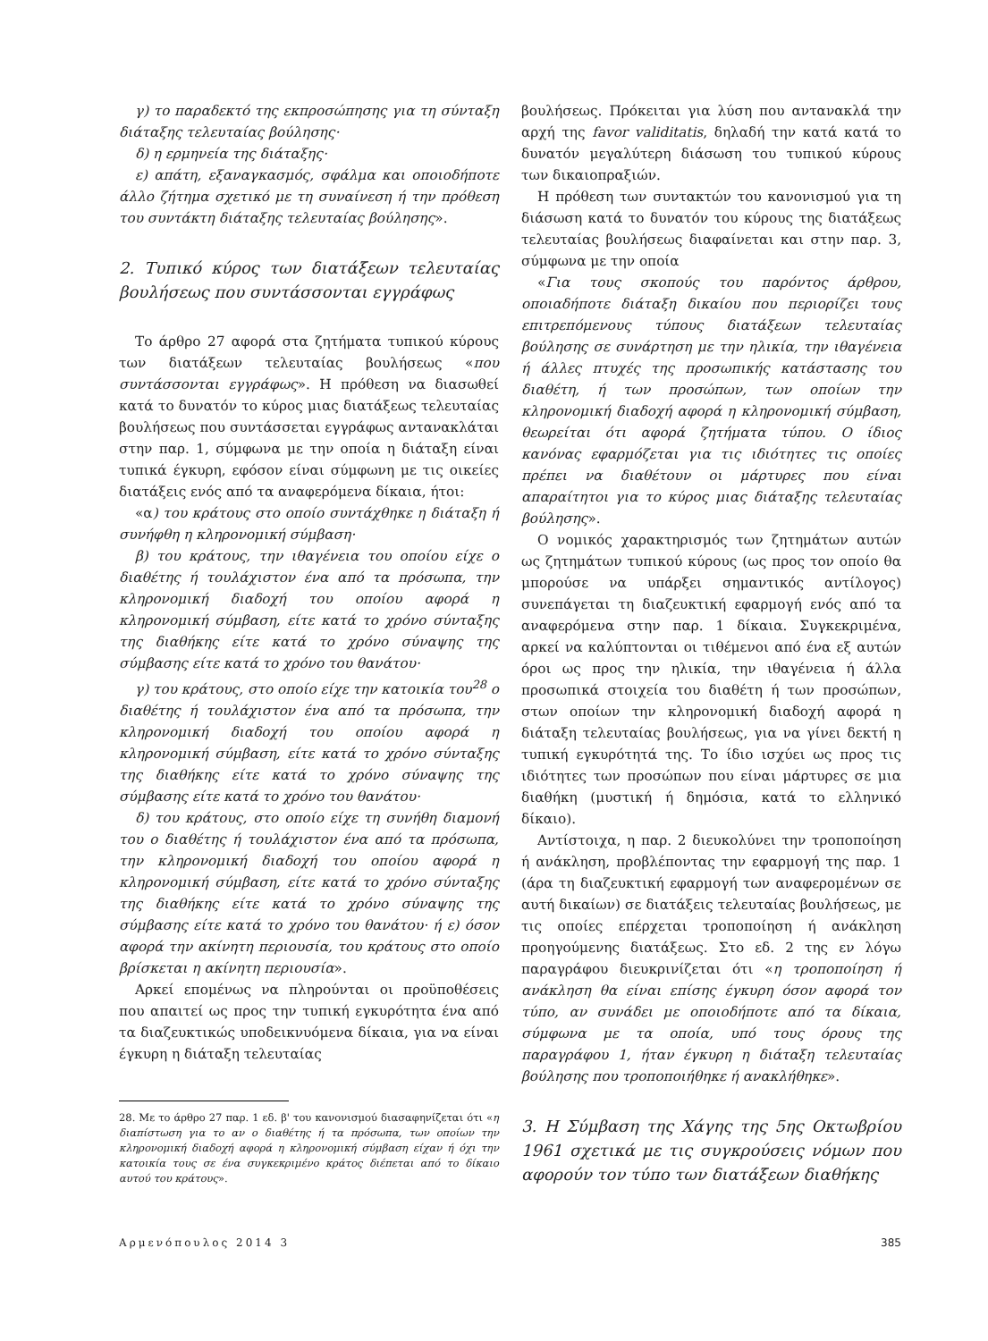γ) το παραδεκτό της εκπροσώπησης για τη σύνταξη διάταξης τελευταίας βούλησης·
δ) η ερμηνεία της διάταξης·
ε) απάτη, εξαναγκασμός, σφάλμα και οποιοδήποτε άλλο ζήτημα σχετικό με τη συναίνεση ή την πρόθεση του συντάκτη διάταξης τελευταίας βούλησης».
2. Τυπικό κύρος των διατάξεων τελευταίας βουλήσεως που συντάσσονται εγγράφως
Το άρθρο 27 αφορά στα ζητήματα τυπικού κύρους των διατάξεων τελευταίας βουλήσεως «που συντάσσονται εγγράφως». Η πρόθεση να διασωθεί κατά το δυνατόν το κύρος μιας διατάξεως τελευταίας βουλήσεως που συντάσσεται εγγράφως αντανακλάται στην παρ. 1, σύμφωνα με την οποία η διάταξη είναι τυπικά έγκυρη, εφόσον είναι σύμφωνη με τις οικείες διατάξεις ενός από τα αναφερόμενα δίκαια, ήτοι:
«α) του κράτους στο οποίο συντάχθηκε η διάταξη ή συνήφθη η κληρονομική σύμβαση·
β) του κράτους, την ιθαγένεια του οποίου είχε ο διαθέτης ή τουλάχιστον ένα από τα πρόσωπα, την κληρονομική διαδοχή του οποίου αφορά η κληρονομική σύμβαση, είτε κατά το χρόνο σύνταξης της διαθήκης είτε κατά το χρόνο σύναψης της σύμβασης είτε κατά το χρόνο του θανάτου·
γ) του κράτους, στο οποίο είχε την κατοικία του<sup>28</sup> ο διαθέτης ή τουλάχιστον ένα από τα πρόσωπα, την κληρονομική διαδοχή του οποίου αφορά η κληρονομική σύμβαση, είτε κατά το χρόνο σύνταξης της διαθήκης είτε κατά το χρόνο σύναψης της σύμβασης είτε κατά το χρόνο του θανάτου·
δ) του κράτους, στο οποίο είχε τη συνήθη διαμονή του ο διαθέτης ή τουλάχιστον ένα από τα πρόσωπα, την κληρονομική διαδοχή του οποίου αφορά η κληρονομική σύμβαση, είτε κατά το χρόνο σύνταξης της διαθήκης είτε κατά το χρόνο σύναψης της σύμβασης είτε κατά το χρόνο του θανάτου· ή ε) όσον αφορά την ακίνητη περιουσία, του κράτους στο οποίο βρίσκεται η ακίνητη περιουσία».
Αρκεί επομένως να πληρούνται οι προϋποθέσεις που απαιτεί ως προς την τυπική εγκυρότητα ένα από τα διαζευκτικώς υποδεικνυόμενα δίκαια, για να είναι έγκυρη η διάταξη τελευταίας
28. Με το άρθρο 27 παρ. 1 εδ. β' του κανονισμού διασαφηνίζεται ότι «η διαπίστωση για το αν ο διαθέτης ή τα πρόσωπα, των οποίων την κληρονομική διαδοχή αφορά η κληρονομική σύμβαση είχαν ή όχι την κατοικία τους σε ένα συγκεκριμένο κράτος διέπεται από το δίκαιο αυτού του κράτους».
βουλήσεως. Πρόκειται για λύση που αντανακλά την αρχή της favor validitatis, δηλαδή την κατά κατά το δυνατόν μεγαλύτερη διάσωση του τυπικού κύρους των δικαιοπραξιών.
Η πρόθεση των συντακτών του κανονισμού για τη διάσωση κατά το δυνατόν του κύρους της διατάξεως τελευταίας βουλήσεως διαφαίνεται και στην παρ. 3, σύμφωνα με την οποία
«Για τους σκοπούς του παρόντος άρθρου, οποιαδήποτε διάταξη δικαίου που περιορίζει τους επιτρεπόμενους τύπους διατάξεων τελευταίας βούλησης σε συνάρτηση με την ηλικία, την ιθαγένεια ή άλλες πτυχές της προσωπικής κατάστασης του διαθέτη, ή των προσώπων, των οποίων την κληρονομική διαδοχή αφορά η κληρονομική σύμβαση, θεωρείται ότι αφορά ζητήματα τύπου. Ο ίδιος κανόνας εφαρμόζεται για τις ιδιότητες τις οποίες πρέπει να διαθέτουν οι μάρτυρες που είναι απαραίτητοι για το κύρος μιας διάταξης τελευταίας βούλησης».
Ο νομικός χαρακτηρισμός των ζητημάτων αυτών ως ζητημάτων τυπικού κύρους (ως προς τον οποίο θα μπορούσε να υπάρξει σημαντικός αντίλογος) συνεπάγεται τη διαζευκτική εφαρμογή ενός από τα αναφερόμενα στην παρ. 1 δίκαια. Συγκεκριμένα, αρκεί να καλύπτονται οι τιθέμενοι από ένα εξ αυτών όροι ως προς την ηλικία, την ιθαγένεια ή άλλα προσωπικά στοιχεία του διαθέτη ή των προσώπων, στων οποίων την κληρονομική διαδοχή αφορά η διάταξη τελευταίας βουλήσεως, για να γίνει δεκτή η τυπική εγκυρότητά της. Το ίδιο ισχύει ως προς τις ιδιότητες των προσώπων που είναι μάρτυρες σε μια διαθήκη (μυστική ή δημόσια, κατά το ελληνικό δίκαιο).
Αντίστοιχα, η παρ. 2 διευκολύνει την τροποποίηση ή ανάκληση, προβλέποντας την εφαρμογή της παρ. 1 (άρα τη διαζευκτική εφαρμογή των αναφερομένων σε αυτή δικαίων) σε διατάξεις τελευταίας βουλήσεως, με τις οποίες επέρχεται τροποποίηση ή ανάκληση προηγούμενης διατάξεως. Στο εδ. 2 της εν λόγω παραγράφου διευκρινίζεται ότι «η τροποποίηση ή ανάκληση θα είναι επίσης έγκυρη όσον αφορά τον τύπο, αν συνάδει με οποιοδήποτε από τα δίκαια, σύμφωνα με τα οποία, υπό τους όρους της παραγράφου 1, ήταν έγκυρη η διάταξη τελευταίας βούλησης που τροποποιήθηκε ή ανακλήθηκε».
3. Η Σύμβαση της Χάγης της 5ης Οκτωβρίου 1961 σχετικά με τις συγκρούσεις νόμων που αφορούν τον τύπο των διατάξεων διαθήκης
Αρμενόπουλος 2014 3 385